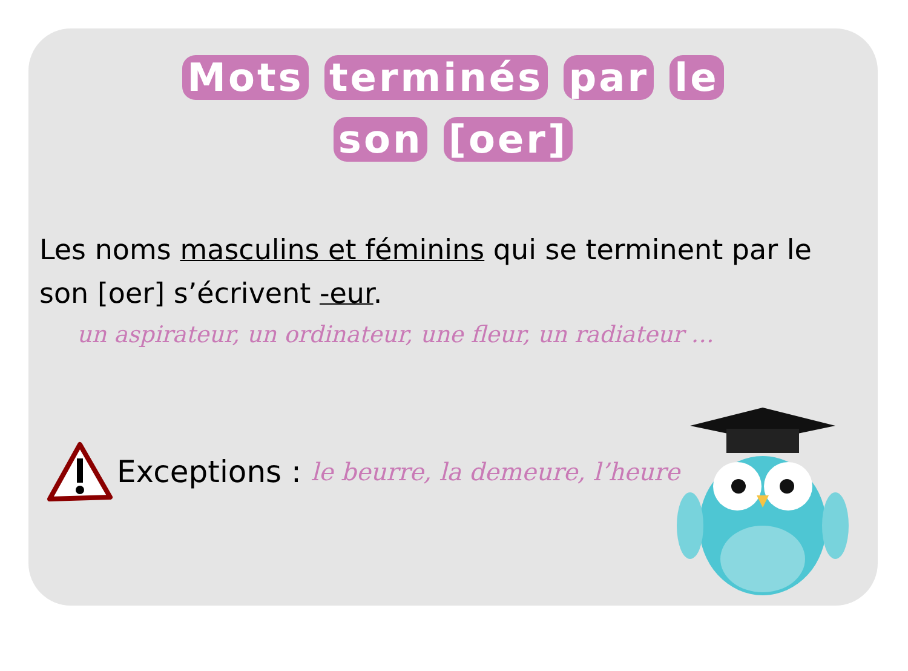Mots terminés par le
son [oer]
Les noms masculins et féminins qui se terminent par le son [oer] s’écrivent -eur.
un aspirateur, un ordinateur, une fleur, un radiateur …
Exceptions : le beurre, la demeure, l’heure